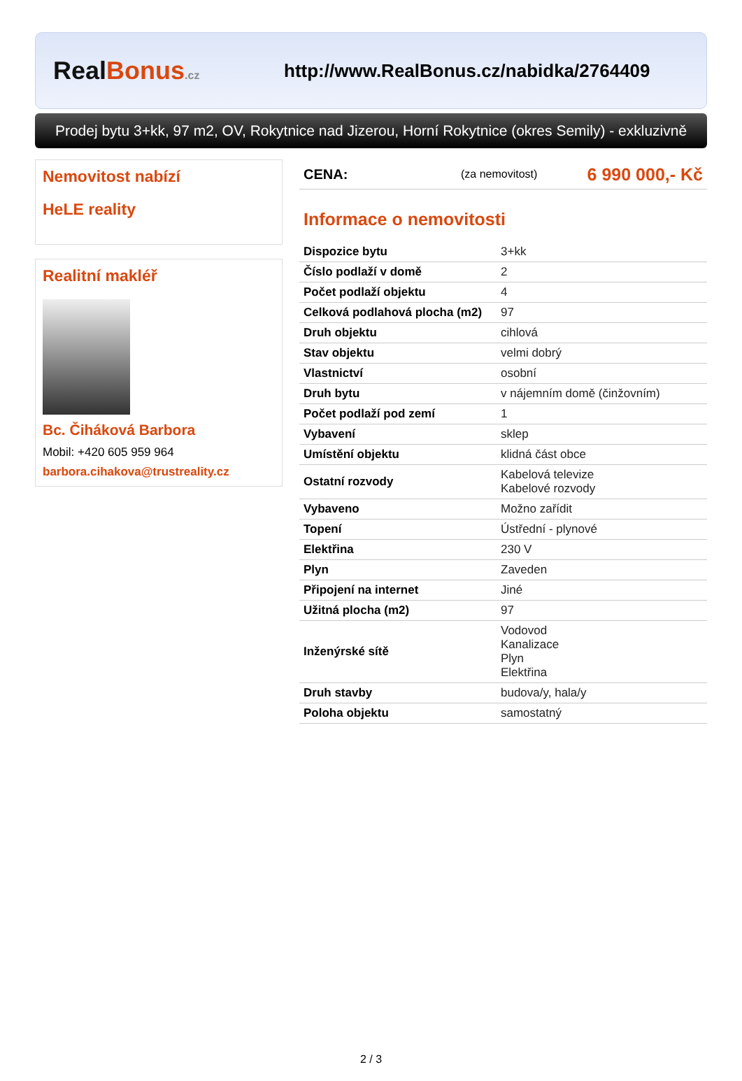Real Bonus.cz
http://www.RealBonus.cz/nabidka/2764409
Prodej bytu 3+kk, 97 m2, OV, Rokytnice nad Jizerou, Horní Rokytnice (okres Semily) - exkluzivně
Nemovitost nabízí
HeLE reality
Realitní makléř
Bc. Čiháková Barbora
Mobil: +420 605 959 964
barbora.cihakova@trustreality.cz
CENA: (za nemovitost) 6 990 000,- Kč
Informace o nemovitosti
| Dispozice bytu | 3+kk |
| Číslo podlaží v domě | 2 |
| Počet podlaží objektu | 4 |
| Celková podlahová plocha (m2) | 97 |
| Druh objektu | cihlová |
| Stav objektu | velmi dobrý |
| Vlastnictví | osobní |
| Druh bytu | v nájemním domě (činžovním) |
| Počet podlaží pod zemí | 1 |
| Vybavení | sklep |
| Umístění objektu | klidná část obce |
| Ostatní rozvody | Kabelová televize Kabelové rozvody |
| Vybaveno | Možno zařídit |
| Topení | Ústřední - plynové |
| Elektřina | 230 V |
| Plyn | Zaveden |
| Připojení na internet | Jiné |
| Užitná plocha (m2) | 97 |
| Inženýrské sítě | Vodovod Kanalizace Plyn Elektřina |
| Druh stavby | budova/y, hala/y |
| Poloha objektu | samostatný |
2 / 3